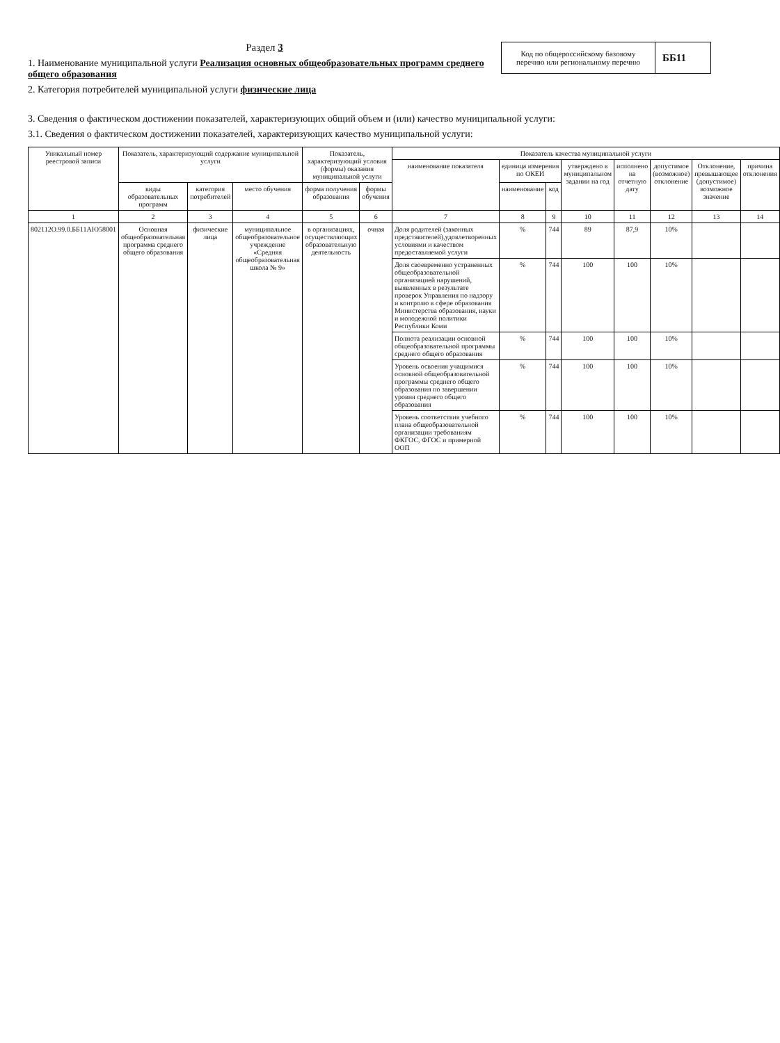Раздел 3
1. Наименование муниципальной услуги Реализация основных общеобразовательных программ среднего общего образования
2. Категория потребителей муниципальной услуги физические лица
Код по общероссийскому базовому перечню или региональному перечню
ББ11
3. Сведения о фактическом достижении показателей, характеризующих общий объем и (или) качество муниципальной услуги:
3.1. Сведения о фактическом достижении показателей, характеризующих качество муниципальной услуги:
| Уникальный номер реестровой записи | Показатель, характеризующий содержание муниципальной услуги | | | Показатель, характеризующий условия (формы) оказания муниципальной услуги | | Показатель качества муниципальной услуги | | | | | | | |
| --- | --- | --- | --- | --- | --- | --- | --- | --- | --- | --- | --- | --- | --- |
| | | | | | | наименование показателя | единица измерения по ОКЕИ | | утверждено в муниципальном задании на год | исполнено на отчетную дату | допустимое (возможное) отклонение | Отклонение, превышающее (допустимое) возможное значение | причина отклонения |
| | виды образовательных программ | категория потребителей | место обучения | форма получения образования | формы обучения | | наименование | код | | | | | |
| 1 | 2 | 3 | 4 | 5 | 6 | 7 | 8 | 9 | 10 | 11 | 12 | 13 | 14 |
| 802112О.99.0.ББ11АЮ58001 | Основная общеобразовательная программа среднего общего образования | физические лица | муниципальное общеобразовательное учреждение «Средняя общеобразовательная школа № 9» | в организациях, осуществляющих образовательную деятельность | очная | Доля родителей (законных представителей),удовлетворенных условиями и качеством предоставляемой услуги | % | 744 | 89 | 87,9 | 10% | | |
| | | | | | | Доля своевременно устраненных общеобразовательной организацией нарушений, выявленных в результате проверок Управления по надзору и контролю в сфере образования Министерства образования, науки и молодежной политики Республики Коми | % | 744 | 100 | 100 | 10% | | |
| | | | | | | Полнота реализации основной общеобразовательной программы среднего общего образования | % | 744 | 100 | 100 | 10% | | |
| | | | | | | Уровень освоения учащимися основной общеобразовательной программы среднего общего образования по завершении уровня среднего общего образования | % | 744 | 100 | 100 | 10% | | |
| | | | | | | Уровень соответствия учебного плана общеобразовательной организации требованиям ФКГОС, ФГОС и примерной ООП | % | 744 | 100 | 100 | 10% | | |